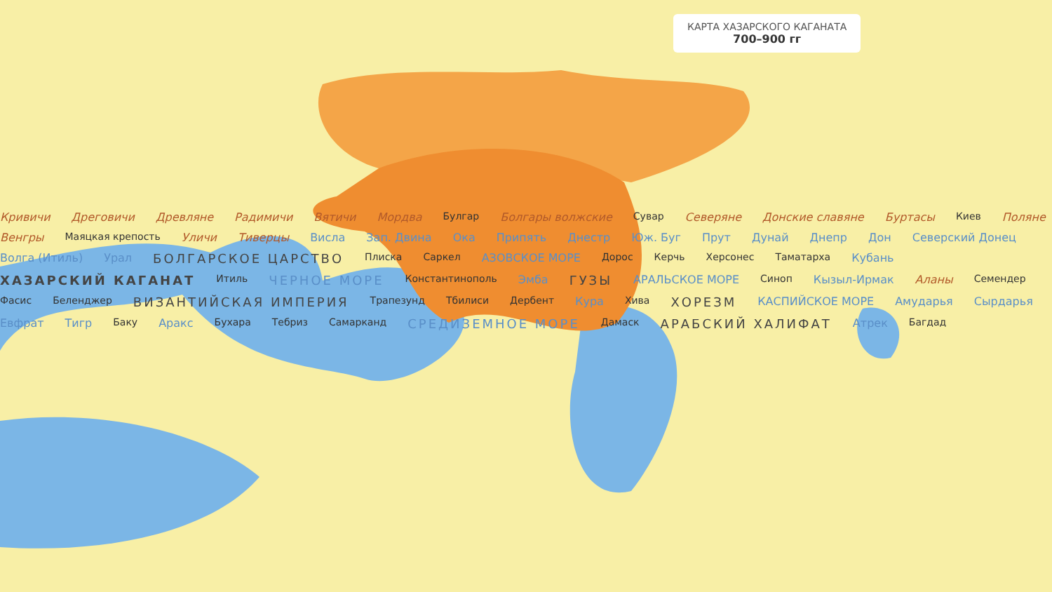КАРТА ХАЗАРСКОГО КАГАНАТА
700–900 гг
Кривичи Дреговичи Древляне Радимичи Вятичи Мордва Булгар Болгары волжские Сувар Северяне Донские славяне Буртасы Киев Поляне Венгры Маяцкая крепость Уличи Тиверцы Висла Зап. Двина Ока Припять Днестр Юж. Буг Прут Дунай Днепр Дон Северский Донец Волга (Итиль) Урал БОЛГАРСКОЕ ЦАРСТВО Плиска Саркел АЗОВСКОЕ МОРЕ Дорос Керчь Херсонес Таматарха Кубань ХАЗАРСКИЙ КАГАНАТ Итиль ЧЕРНОЕ МОРЕ Константинополь Эмба ГУЗЫ АРАЛЬСКОЕ МОРЕ Синоп Кызыл-Ирмак Аланы Семендер Фасис Беленджер ВИЗАНТИЙСКАЯ ИМПЕРИЯ Трапезунд Тбилиси Дербент Кура Хива ХОРЕЗМ КАСПИЙСКОЕ МОРЕ Амударья Сырдарья Евфрат Тигр Баку Аракс Бухара Тебриз Самарканд СРЕДИЗЕМНОЕ МОРЕ Дамаск АРАБСКИЙ ХАЛИФАТ Атрек Багдад